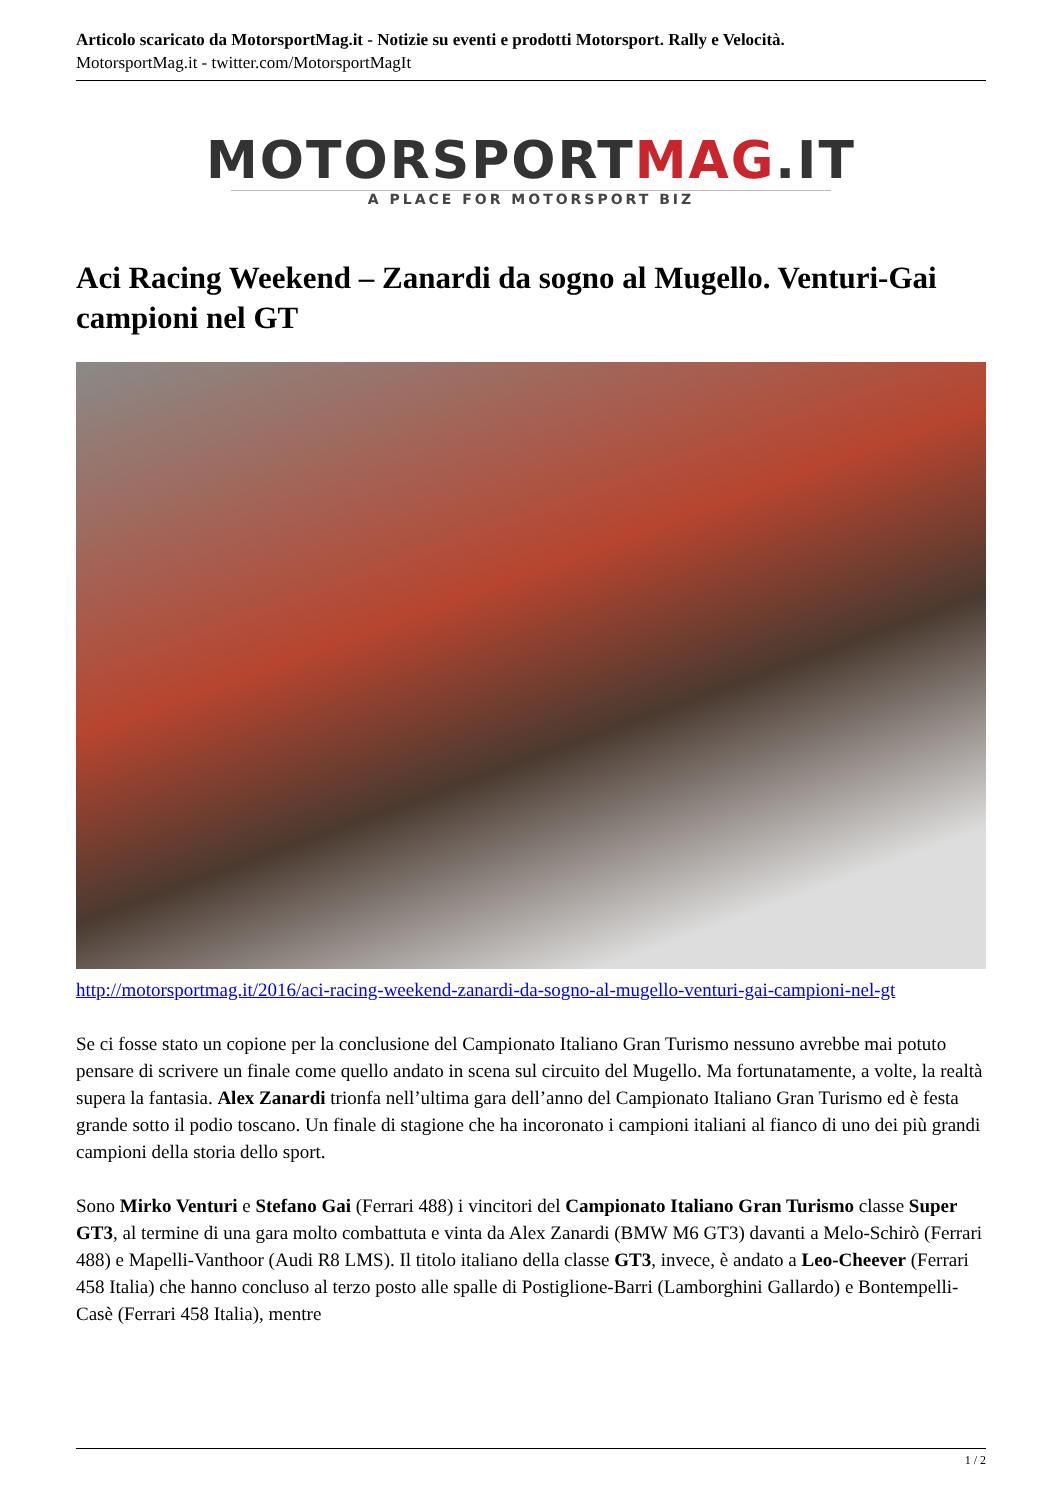Articolo scaricato da MotorsportMag.it - Notizie su eventi e prodotti Motorsport. Rally e Velocità.
MotorsportMag.it - twitter.com/MotorsportMagIt
MOTORSPORTMAG.IT
A PLACE FOR MOTORSPORT BIZ
Aci Racing Weekend – Zanardi da sogno al Mugello. Venturi-Gai campioni nel GT
http://motorsportmag.it/2016/aci-racing-weekend-zanardi-da-sogno-al-mugello-venturi-gai-campioni-nel-gt
Se ci fosse stato un copione per la conclusione del Campionato Italiano Gran Turismo nessuno avrebbe mai potuto pensare di scrivere un finale come quello andato in scena sul circuito del Mugello. Ma fortunatamente, a volte, la realtà supera la fantasia. Alex Zanardi trionfa nell’ultima gara dell’anno del Campionato Italiano Gran Turismo ed è festa grande sotto il podio toscano. Un finale di stagione che ha incoronato i campioni italiani al fianco di uno dei più grandi campioni della storia dello sport.
Sono Mirko Venturi e Stefano Gai (Ferrari 488) i vincitori del Campionato Italiano Gran Turismo classe Super GT3, al termine di una gara molto combattuta e vinta da Alex Zanardi (BMW M6 GT3) davanti a Melo-Schirò (Ferrari 488) e Mapelli-Vanthoor (Audi R8 LMS). Il titolo italiano della classe GT3, invece, è andato a Leo-Cheever (Ferrari 458 Italia) che hanno concluso al terzo posto alle spalle di Postiglione-Barri (Lamborghini Gallardo) e Bontempelli-Casè (Ferrari 458 Italia), mentre
1 / 2